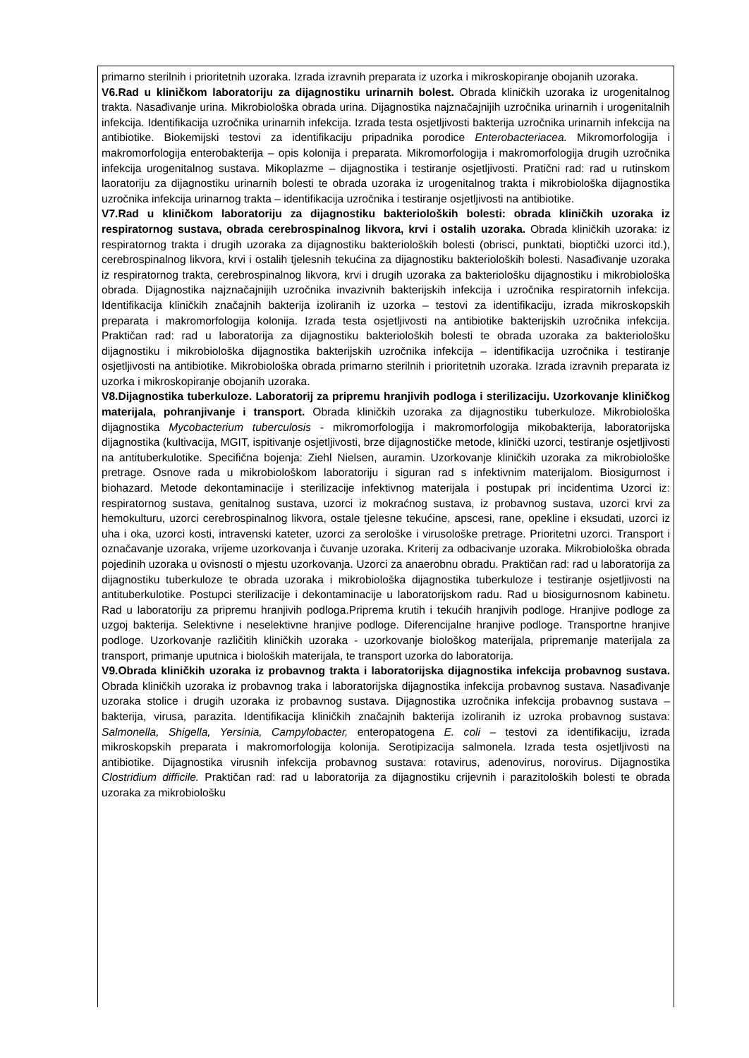primarno sterilnih i prioritetnih uzoraka. Izrada izravnih preparata iz uzorka i mikroskopiranje obojanih uzoraka.
V6.Rad u kliničkom laboratoriju za dijagnostiku urinarnih bolest. Obrada kliničkih uzoraka iz urogenitalnog trakta. Nasađivanje urina. Mikrobiološka obrada urina. Dijagnostika najznačajnijih uzročnika urinarnih i urogenitalnih infekcija. Identifikacija uzročnika urinarnih infekcija. Izrada testa osjetljivosti bakterija uzročnika urinarnih infekcija na antibiotike. Biokemijski testovi za identifikaciju pripadnika porodice Enterobacteriacea. Mikromorfologija i makromorfologija enterobakterija – opis kolonija i preparata. Mikromorfologija i makromorfologija drugih uzročnika infekcija urogenitalnog sustava. Mikoplazme – dijagnostika i testiranje osjetljivosti. Pratični rad: rad u rutinskom laoratoriju za dijagnostiku urinarnih bolesti te obrada uzoraka iz urogenitalnog trakta i mikrobiološka dijagnostika uzročnika infekcija urinarnog trakta – identifikacija uzročnika i testiranje osjetljivosti na antibiotike.
V7.Rad u kliničkom laboratoriju za dijagnostiku bakterioloških bolesti: obrada kliničkih uzoraka iz respiratornog sustava, obrada cerebrospinalnog likvora, krvi i ostalih uzoraka. Obrada kliničkih uzoraka: iz respiratornog trakta i drugih uzoraka za dijagnostiku bakterioloških bolesti (obrisci, punktati, bioptički uzorci itd.), cerebrospinalnog likvora, krvi i ostalih tjelesnih tekućina za dijagnostiku bakterioloških bolesti. Nasađivanje uzoraka iz respiratornog trakta, cerebrospinalnog likvora, krvi i drugih uzoraka za bakteriološku dijagnostiku i mikrobiološka obrada. Dijagnostika najznačajnijih uzročnika invazivnih bakterijskih infekcija i uzročnika respiratornih infekcija. Identifikacija kliničkih značajnih bakterija izoliranih iz uzorka – testovi za identifikaciju, izrada mikroskopskih preparata i makromorfologija kolonija. Izrada testa osjetljivosti na antibiotike bakterijskih uzročnika infekcija. Praktičan rad: rad u laboratorija za dijagnostiku bakterioloških bolesti te obrada uzoraka za bakteriološku dijagnostiku i mikrobiološka dijagnostika bakterijskih uzročnika infekcija – identifikacija uzročnika i testiranje osjetljivosti na antibiotike. Mikrobiološka obrada primarno sterilnih i prioritetnih uzoraka. Izrada izravnih preparata iz uzorka i mikroskopiranje obojanih uzoraka.
V8.Dijagnostika tuberkuloze. Laboratorij za pripremu hranjivih podloga i sterilizaciju. Uzorkovanje kliničkog materijala, pohranjivanje i transport. Obrada kliničkih uzoraka za dijagnostiku tuberkuloze. Mikrobiološka dijagnostika Mycobacterium tuberculosis - mikromorfologija i makromorfologija mikobakterija, laboratorijska dijagnostika (kultivacija, MGIT, ispitivanje osjetljivosti, brze dijagnostičke metode, klinički uzorci, testiranje osjetljivosti na antituberkulotike. Specifična bojenja: Ziehl Nielsen, auramin. Uzorkovanje kliničkih uzoraka za mikrobiološke pretrage. Osnove rada u mikrobiološkom laboratoriju i siguran rad s infektivnim materijalom. Biosigurnost i biohazard. Metode dekontaminacije i sterilizacije infektivnog materijala i postupak pri incidentima Uzorci iz: respiratornog sustava, genitalnog sustava, uzorci iz mokraćnog sustava, iz probavnog sustava, uzorci krvi za hemokulturu, uzorci cerebrospinalnog likvora, ostale tjelesne tekućine, apscesi, rane, opekline i eksudati, uzorci iz uha i oka, uzorci kosti, intravenski kateter, uzorci za serološke i virusološke pretrage. Prioritetni uzorci. Transport i označavanje uzoraka, vrijeme uzorkovanja i čuvanje uzoraka. Kriterij za odbacivanje uzoraka. Mikrobiološka obrada pojedinih uzoraka u ovisnosti o mjestu uzorkovanja. Uzorci za anaerobnu obradu. Praktičan rad: rad u laboratorija za dijagnostiku tuberkuloze te obrada uzoraka i mikrobiološka dijagnostika tuberkuloze i testiranje osjetljivosti na antituberkulotike. Postupci sterilizacije i dekontaminacije u laboratorijskom radu. Rad u biosigurnosnom kabinetu. Rad u laboratoriju za pripremu hranjivih podloga.Priprema krutih i tekućih hranjivih podloge. Hranjive podloge za uzgoj bakterija. Selektivne i neselektivne hranjive podloge. Diferencijalne hranjive podloge. Transportne hranjive podloge. Uzorkovanje različitih kliničkih uzoraka - uzorkovanje biološkog materijala, pripremanje materijala za transport, primanje uputnica i bioloških materijala, te transport uzorka do laboratorija.
V9.Obrada kliničkih uzoraka iz probavnog trakta i laboratorijska dijagnostika infekcija probavnog sustava. Obrada kliničkih uzoraka iz probavnog traka i laboratorijska dijagnostika infekcija probavnog sustava. Nasađivanje uzoraka stolice i drugih uzoraka iz probavnog sustava. Dijagnostika uzročnika infekcija probavnog sustava – bakterija, virusa, parazita. Identifikacija kliničkih značajnih bakterija izoliranih iz uzroka probavnog sustava: Salmonella, Shigella, Yersinia, Campylobacter, enteropatogena E. coli – testovi za identifikaciju, izrada mikroskopskih preparata i makromorfologija kolonija. Serotipizacija salmonela. Izrada testa osjetljivosti na antibiotike. Dijagnostika virusnih infekcija probavnog sustava: rotavirus, adenovirus, norovirus. Dijagnostika Clostridium difficile. Praktičan rad: rad u laboratorija za dijagnostiku crijevnih i parazitoloških bolesti te obrada uzoraka za mikrobiološku